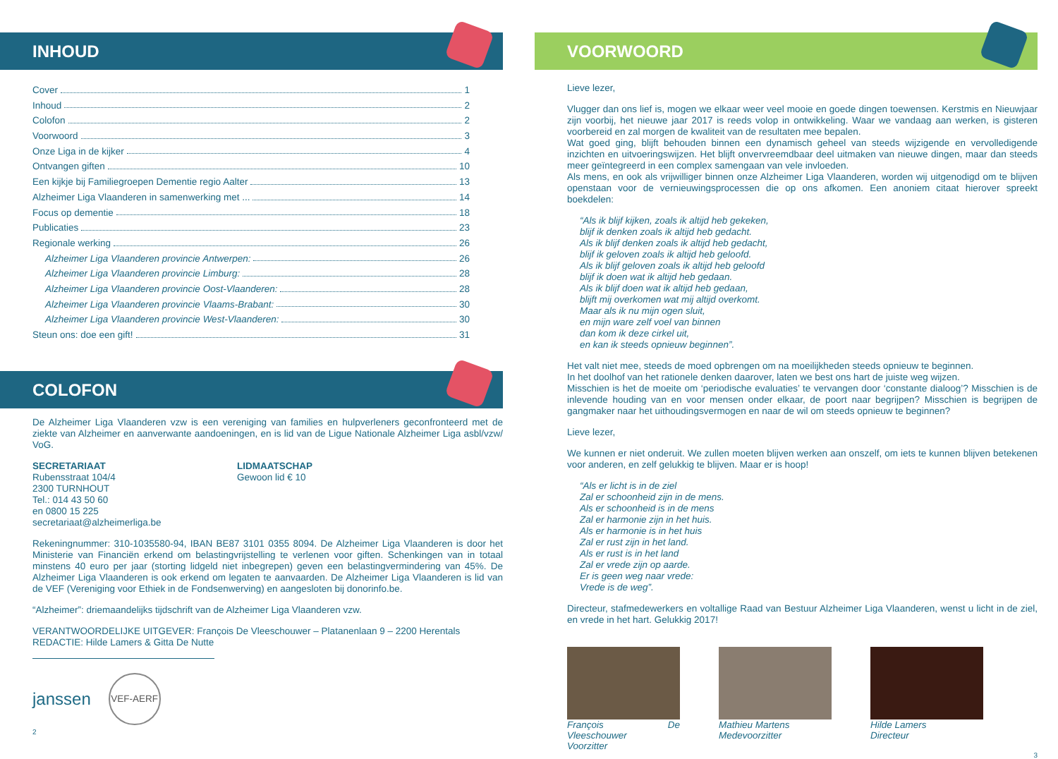INHOUD
Cover 1
Inhoud 2
Colofon 2
Voorwoord 3
Onze Liga in de kijker 4
Ontvangen giften 10
Een kijkje bij Familiegroepen Dementie regio Aalter 13
Alzheimer Liga Vlaanderen in samenwerking met ... 14
Focus op dementie 18
Publicaties 23
Regionale werking 26
Alzheimer Liga Vlaanderen provincie Antwerpen: 26
Alzheimer Liga Vlaanderen provincie Limburg: 28
Alzheimer Liga Vlaanderen provincie Oost-Vlaanderen: 28
Alzheimer Liga Vlaanderen provincie Vlaams-Brabant: 30
Alzheimer Liga Vlaanderen provincie West-Vlaanderen: 30
Steun ons: doe een gift! 31
COLOFON
De Alzheimer Liga Vlaanderen vzw is een vereniging van families en hulpverleners geconfronteerd met de ziekte van Alzheimer en aanverwante aandoeningen, en is lid van de Ligue Nationale Alzheimer Liga asbl/vzw/ VoG.
SECRETARIAAT
Rubensstraat 104/4
2300 TURNHOUT
Tel.: 014 43 50 60
en 0800 15 225
secretariaat@alzheimerliga.be
LIDMAATSCHAP
Gewoon lid € 10
Rekeningnummer: 310-1035580-94, IBAN BE87 3101 0355 8094. De Alzheimer Liga Vlaanderen is door het Ministerie van Financiën erkend om belastingvrijstelling te verlenen voor giften. Schenkingen van in totaal minstens 40 euro per jaar (storting lidgeld niet inbegrepen) geven een belastingvermindering van 45%. De Alzheimer Liga Vlaanderen is ook erkend om legaten te aanvaarden. De Alzheimer Liga Vlaanderen is lid van de VEF (Vereniging voor Ethiek in de Fondsenwerving) en aangesloten bij donorinfo.be.
“Alzheimer”: driemaandelijks tijdschrift van de Alzheimer Liga Vlaanderen vzw.
VERANTWOORDELIJKE UITGEVER: François De Vleeschouwer – Platanenlaan 9 – 2200 Herentals
REDACTIE: Hilde Lamers & Gitta De Nutte
janssen VEF-AERF
2
VOORWOORD
Lieve lezer,
Vlugger dan ons lief is, mogen we elkaar weer veel mooie en goede dingen toewensen. Kerstmis en Nieuwjaar zijn voorbij, het nieuwe jaar 2017 is reeds volop in ontwikkeling. Waar we vandaag aan werken, is gisteren voorbereid en zal morgen de kwaliteit van de resultaten mee bepalen.
Wat goed ging, blijft behouden binnen een dynamisch geheel van steeds wijzigende en vervolledigende inzichten en uitvoeringswijzen. Het blijft onvervreemdbaar deel uitmaken van nieuwe dingen, maar dan steeds meer geïntegreerd in een complex samengaan van vele invloeden.
Als mens, en ook als vrijwilliger binnen onze Alzheimer Liga Vlaanderen, worden wij uitgenodigd om te blijven openstaan voor de vernieuwingsprocessen die op ons afkomen. Een anoniem citaat hierover spreekt boekdelen:
“Als ik blijf kijken, zoals ik altijd heb gekeken,
blijf ik denken zoals ik altijd heb gedacht.
Als ik blijf denken zoals ik altijd heb gedacht,
blijf ik geloven zoals ik altijd heb geloofd.
Als ik blijf geloven zoals ik altijd heb geloofd
blijf ik doen wat ik altijd heb gedaan.
Als ik blijf doen wat ik altijd heb gedaan,
blijft mij overkomen wat mij altijd overkomt.
Maar als ik nu mijn ogen sluit,
en mijn ware zelf voel van binnen
dan kom ik deze cirkel uit,
en kan ik steeds opnieuw beginnen”.
Het valt niet mee, steeds de moed opbrengen om na moeilijkheden steeds opnieuw te beginnen.
In het doolhof van het rationele denken daarover, laten we best ons hart de juiste weg wijzen.
Misschien is het de moeite om ‘periodische evaluaties’ te vervangen door ‘constante dialoog’? Misschien is de inlevende houding van en voor mensen onder elkaar, de poort naar begrijpen? Misschien is begrijpen de gangmaker naar het uithoudingsvermogen en naar de wil om steeds opnieuw te beginnen?
Lieve lezer,
We kunnen er niet onderuit. We zullen moeten blijven werken aan onszelf, om iets te kunnen blijven betekenen voor anderen, en zelf gelukkig te blijven. Maar er is hoop!
“Als er licht is in de ziel
Zal er schoonheid zijn in de mens.
Als er schoonheid is in de mens
Zal er harmonie zijn in het huis.
Als er harmonie is in het huis
Zal er rust zijn in het land.
Als er rust is in het land
Zal er vrede zijn op aarde.
Er is geen weg naar vrede:
Vrede is de weg”.
Directeur, stafmedewerkers en voltallige Raad van Bestuur Alzheimer Liga Vlaanderen, wenst u licht in de ziel, en vrede in het hart. Gelukkig 2017!
François De Vleeschouwer
Voorzitter
Mathieu Martens
Medevoorzitter
Hilde Lamers
Directeur
3